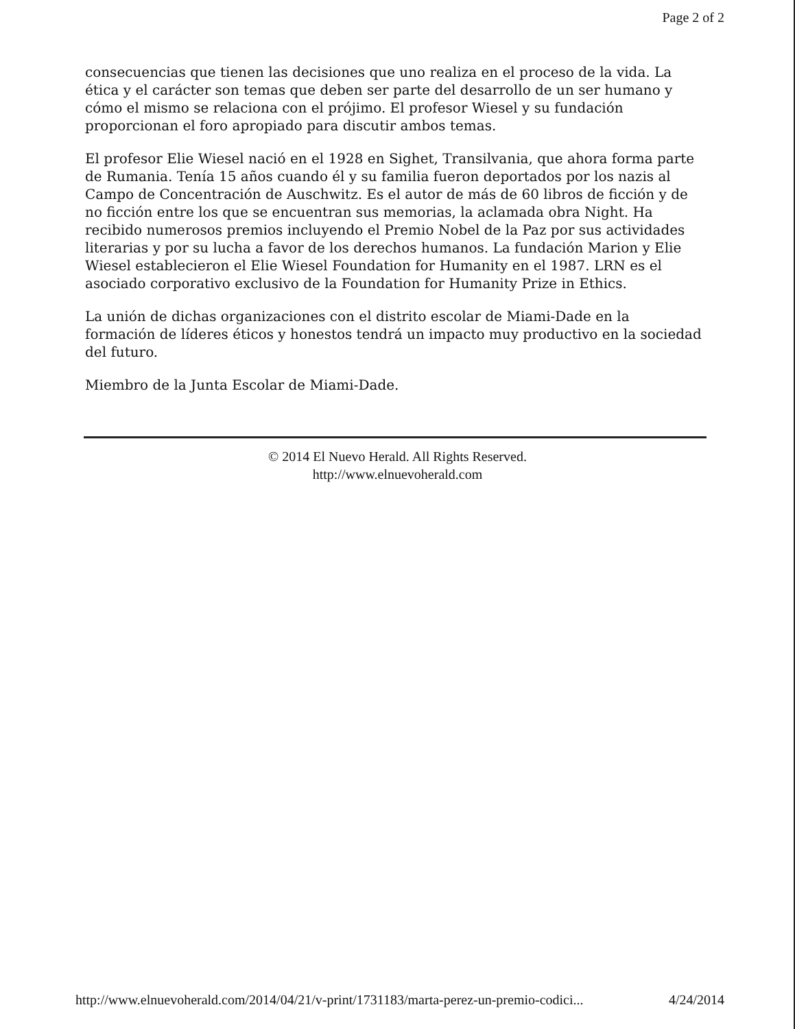Page 2 of 2
consecuencias que tienen las decisiones que uno realiza en el proceso de la vida. La ética y el carácter son temas que deben ser parte del desarrollo de un ser humano y cómo el mismo se relaciona con el prójimo. El profesor Wiesel y su fundación proporcionan el foro apropiado para discutir ambos temas.
El profesor Elie Wiesel nació en el 1928 en Sighet, Transilvania, que ahora forma parte de Rumania. Tenía 15 años cuando él y su familia fueron deportados por los nazis al Campo de Concentración de Auschwitz. Es el autor de más de 60 libros de ficción y de no ficción entre los que se encuentran sus memorias, la aclamada obra Night. Ha recibido numerosos premios incluyendo el Premio Nobel de la Paz por sus actividades literarias y por su lucha a favor de los derechos humanos. La fundación Marion y Elie Wiesel establecieron el Elie Wiesel Foundation for Humanity en el 1987. LRN es el asociado corporativo exclusivo de la Foundation for Humanity Prize in Ethics.
La unión de dichas organizaciones con el distrito escolar de Miami-Dade en la formación de líderes éticos y honestos tendrá un impacto muy productivo en la sociedad del futuro.
Miembro de la Junta Escolar de Miami-Dade.
© 2014 El Nuevo Herald. All Rights Reserved.
http://www.elnuevoherald.com
http://www.elnuevoherald.com/2014/04/21/v-print/1731183/marta-perez-un-premio-codici... 4/24/2014